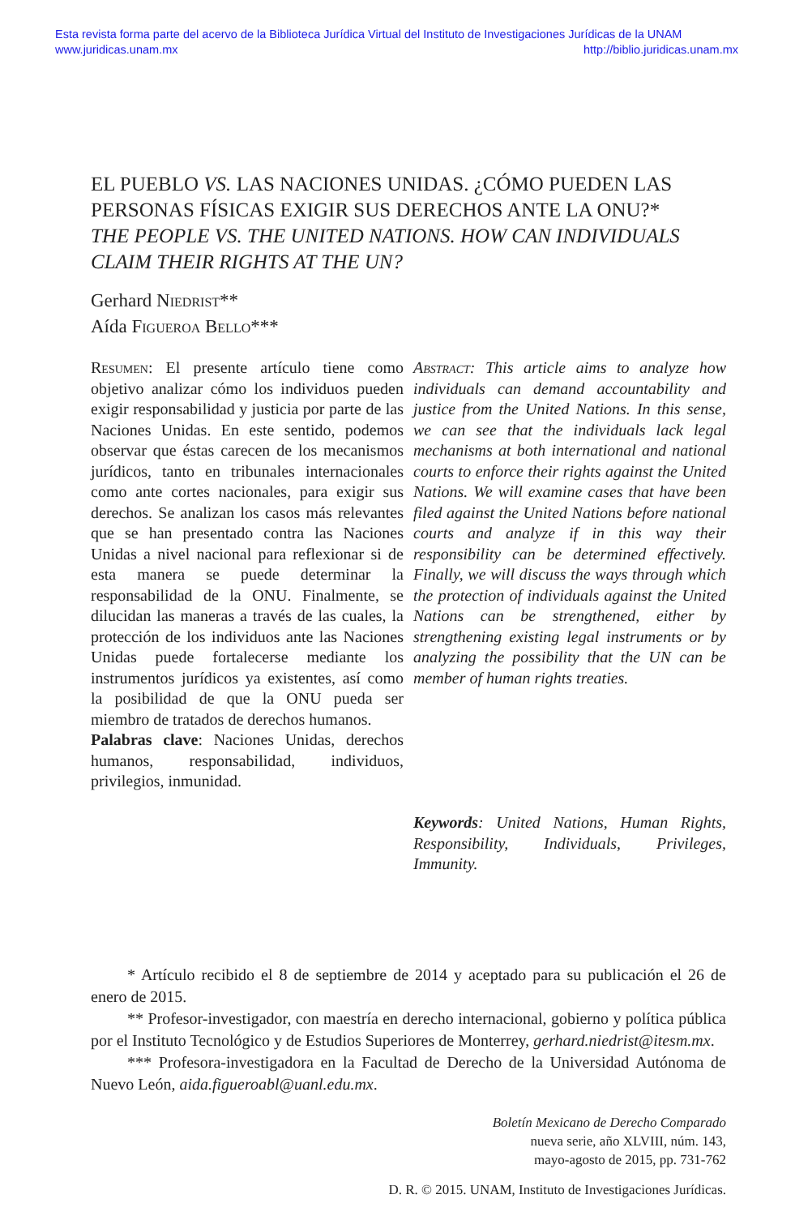Esta revista forma parte del acervo de la Biblioteca Jurídica Virtual del Instituto de Investigaciones Jurídicas de la UNAM
www.juridicas.unam.mx http://biblio.juridicas.unam.mx
EL PUEBLO VS. LAS NACIONES UNIDAS. ¿CÓMO PUEDEN LAS PERSONAS FÍSICAS EXIGIR SUS DERECHOS ANTE LA ONU?*
THE PEOPLE VS. THE UNITED NATIONS. HOW CAN INDIVIDUALS CLAIM THEIR RIGHTS AT THE UN?
Gerhard Niedrist**
Aída Figueroa Bello***
Resumen: El presente artículo tiene como objetivo analizar cómo los individuos pueden exigir responsabilidad y justicia por parte de las Naciones Unidas. En este sentido, podemos observar que éstas carecen de los mecanismos jurídicos, tanto en tribunales internacionales como ante cortes nacionales, para exigir sus derechos. Se analizan los casos más relevantes que se han presentado contra las Naciones Unidas a nivel nacional para reflexionar si de esta manera se puede determinar la responsabilidad de la ONU. Finalmente, se dilucidan las maneras a través de las cuales, la protección de los individuos ante las Naciones Unidas puede fortalecerse mediante los instrumentos jurídicos ya existentes, así como la posibilidad de que la ONU pueda ser miembro de tratados de derechos humanos.
Palabras clave: Naciones Unidas, derechos humanos, responsabilidad, individuos, privilegios, inmunidad.
Abstract: This article aims to analyze how individuals can demand accountability and justice from the United Nations. In this sense, we can see that the individuals lack legal mechanisms at both international and national courts to enforce their rights against the United Nations. We will examine cases that have been filed against the United Nations before national courts and analyze if in this way their responsibility can be determined effectively. Finally, we will discuss the ways through which the protection of individuals against the United Nations can be strengthened, either by strengthening existing legal instruments or by analyzing the possibility that the UN can be member of human rights treaties.
Keywords: United Nations, Human Rights, Responsibility, Individuals, Privileges, Immunity.
* Artículo recibido el 8 de septiembre de 2014 y aceptado para su publicación el 26 de enero de 2015.
** Profesor-investigador, con maestría en derecho internacional, gobierno y política pública por el Instituto Tecnológico y de Estudios Superiores de Monterrey, gerhard.niedrist@itesm.mx.
*** Profesora-investigadora en la Facultad de Derecho de la Universidad Autónoma de Nuevo León, aida.figueroabl@uanl.edu.mx.
Boletín Mexicano de Derecho Comparado
nueva serie, año XLVIII, núm. 143,
mayo-agosto de 2015, pp. 731-762
D. R. © 2015. UNAM, Instituto de Investigaciones Jurídicas.